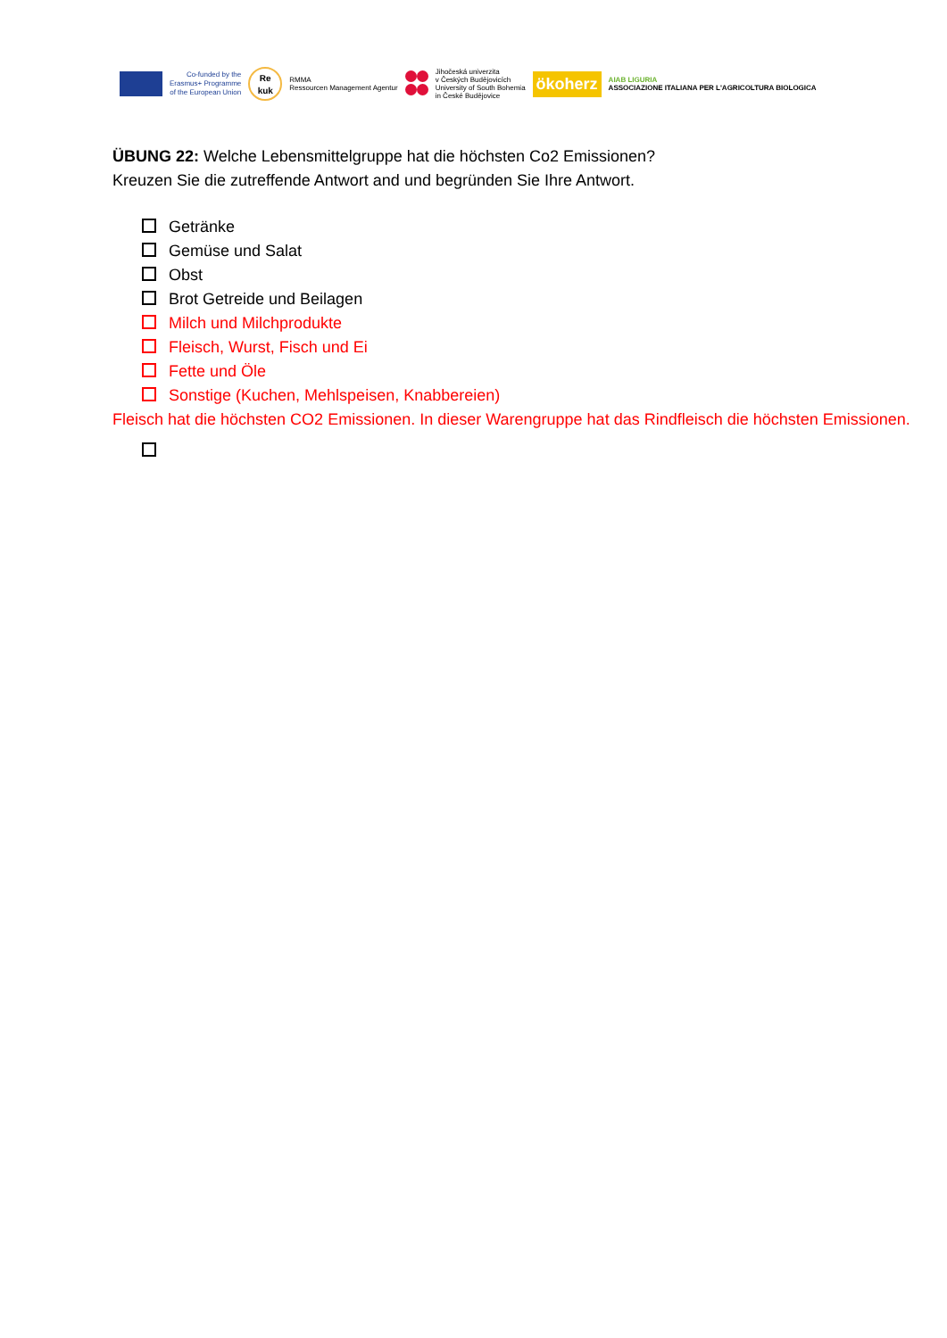Co-funded by the
Erasmus+ Programme
of the European Union
Re
kuk
RMMA
Ressourcen Management Agentur
Jihočeská univerzita
v Českých Budějovicích
University of South Bohemia
in České Budějovice
ökoherz
AIAB LIGURIA
ASSOCIAZIONE ITALIANA PER L'AGRICOLTURA BIOLOGICA
ÜBUNG 22: Welche Lebensmittelgruppe hat die höchsten Co2 Emissionen?
Kreuzen Sie die zutreffende Antwort and und begründen Sie Ihre Antwort.
Getränke
Gemüse und Salat
Obst
Brot Getreide und Beilagen
Milch und Milchprodukte
Fleisch, Wurst, Fisch und Ei
Fette und Öle
Sonstige (Kuchen, Mehlspeisen, Knabbereien)
Fleisch hat die höchsten CO2 Emissionen. In dieser Warengruppe hat das Rindfleisch die höchsten Emissionen.